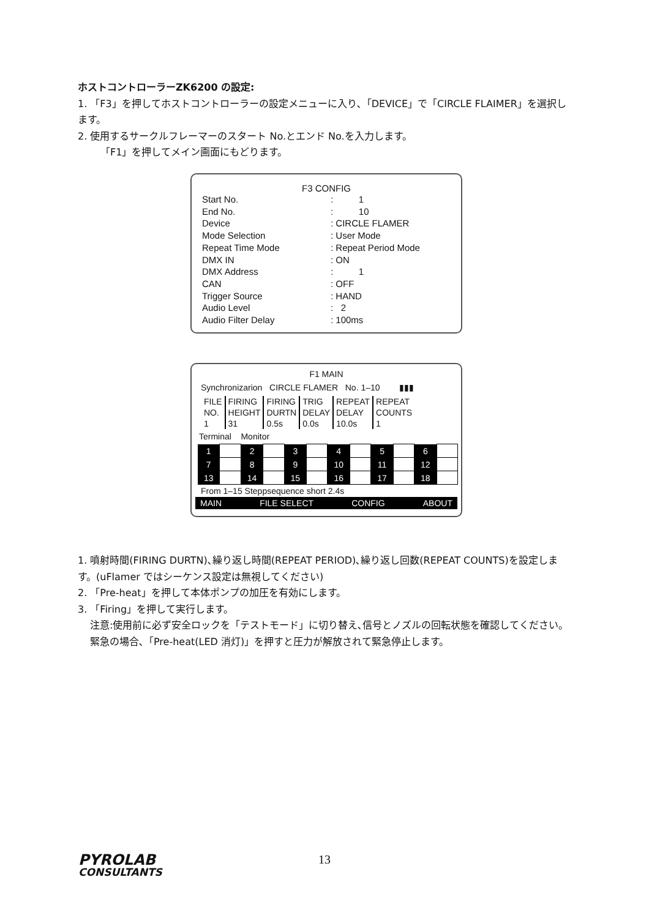ホストコントローラーZK6200 の設定:
1. 「F3」を押してホストコントローラーの設定メニューに入り､「DEVICE」で「CIRCLE FLAIMER」を選択します。
2. 使用するサークルフレーマーのスタート No.とエンド No.を入力します。
「F1」を押してメイン画面にもどります。
F3 CONFIG
| Start No. | : 1 |
| End No. | : 10 |
| Device | : CIRCLE FLAMER |
| Mode Selection | : User Mode |
| Repeat Time Mode | : Repeat Period Mode |
| DMX IN | : ON |
| DMX Address | : 1 |
| CAN | : OFF |
| Trigger Source | : HAND |
| Audio Level | : 2 |
| Audio Filter Delay | : 100ms |
F1 MAIN
Synchronizarion CIRCLE FLAMER No. 1–10 ▮▮▮
| FILE NO. 1 | FIRING HEIGHT 31 | FIRING DURTN 0.5s | TRIG DELAY 0.0s | REPEAT DELAY 10.0s | REPEAT COUNTS 1 |
Terminal Monitor
| 1 | | 2 | | 3 | | 4 | | 5 | | 6 | |
| 7 | | 8 | | 9 | | 10 | | 11 | | 12 | |
| 13 | | 14 | | 15 | | 16 | | 17 | | 18 | |
From 1–15 Steppsequence short 2.4s
MAIN FILE SELECT CONFIG ABOUT
1. 噴射時間(FIRING DURTN)､繰り返し時間(REPEAT PERIOD)､繰り返し回数(REPEAT COUNTS)を設定します。(uFlamer ではシーケンス設定は無視してください)
2. 「Pre-heat」を押して本体ポンプの加圧を有効にします。
3. 「Firing」を押して実行します。
注意:使用前に必ず安全ロックを「テストモード」に切り替え､信号とノズルの回転状態を確認してください。
緊急の場合､「Pre-heat(LED 消灯)」を押すと圧力が解放されて緊急停止します。
PYROLAB
CONSULTANTS
13